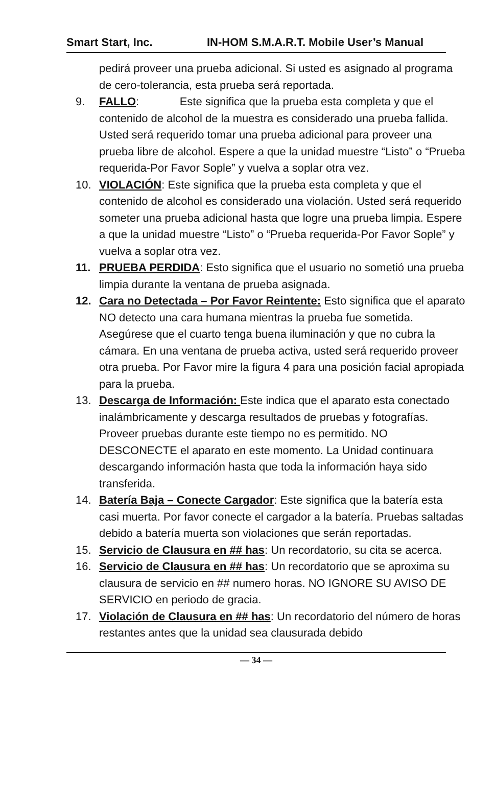Smart Start, Inc. IN-HOM S.M.A.R.T. Mobile User’s Manual
pedirá proveer una prueba adicional. Si usted es asignado al programa de cero-tolerancia, esta prueba será reportada.
9. FALLO: Este significa que la prueba esta completa y que el contenido de alcohol de la muestra es considerado una prueba fallida. Usted será requerido tomar una prueba adicional para proveer una prueba libre de alcohol. Espere a que la unidad muestre “Listo” o “Prueba requerida-Por Favor Sople” y vuelva a soplar otra vez.
10. VIOLACIÓN: Este significa que la prueba esta completa y que el contenido de alcohol es considerado una violación. Usted será requerido someter una prueba adicional hasta que logre una prueba limpia. Espere a que la unidad muestre “Listo” o “Prueba requerida-Por Favor Sople” y vuelva a soplar otra vez.
11. PRUEBA PERDIDA: Esto significa que el usuario no sometió una prueba limpia durante la ventana de prueba asignada.
12. Cara no Detectada – Por Favor Reintente: Esto significa que el aparato NO detecto una cara humana mientras la prueba fue sometida. Asegúrese que el cuarto tenga buena iluminación y que no cubra la cámara. En una ventana de prueba activa, usted será requerido proveer otra prueba. Por Favor mire la figura 4 para una posición facial apropiada para la prueba.
13. Descarga de Información: Este indica que el aparato esta conectado inalámbricamente y descarga resultados de pruebas y fotografías. Proveer pruebas durante este tiempo no es permitido. NO DESCONECTE el aparato en este momento. La Unidad continuara descargando información hasta que toda la información haya sido transferida.
14. Batería Baja – Conecte Cargador: Este significa que la batería esta casi muerta. Por favor conecte el cargador a la batería. Pruebas saltadas debido a batería muerta son violaciones que serán reportadas.
15. Servicio de Clausura en ## has: Un recordatorio, su cita se acerca.
16. Servicio de Clausura en ## has: Un recordatorio que se aproxima su clausura de servicio en ## numero horas. NO IGNORE SU AVISO DE SERVICIO en periodo de gracia.
17. Violación de Clausura en ## has: Un recordatorio del número de horas restantes antes que la unidad sea clausurada debido
— 34 —